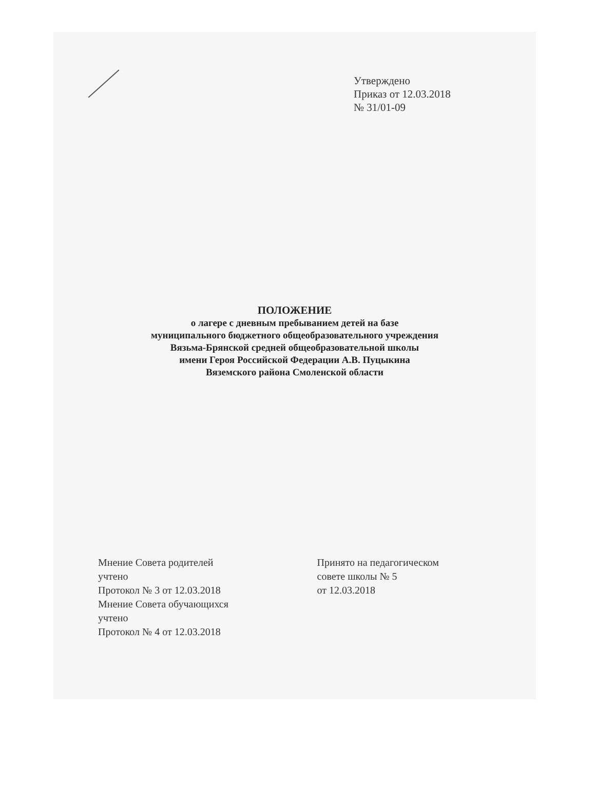Утверждено
Приказ от 12.03.2018
№ 31/01-09
ПОЛОЖЕНИЕ
о лагере с дневным пребыванием детей на базе
муниципального бюджетного общеобразовательного учреждения
Вязьма-Брянской средней общеобразовательной школы
имени Героя Российской Федерации А.В. Пуцыкина
Вяземского района Смоленской области
Мнение Совета родителей
учтено
Протокол № 3 от 12.03.2018
Мнение Совета обучающихся
учтено
Протокол № 4 от 12.03.2018
Принято на педагогическом
совете школы № 5
от 12.03.2018